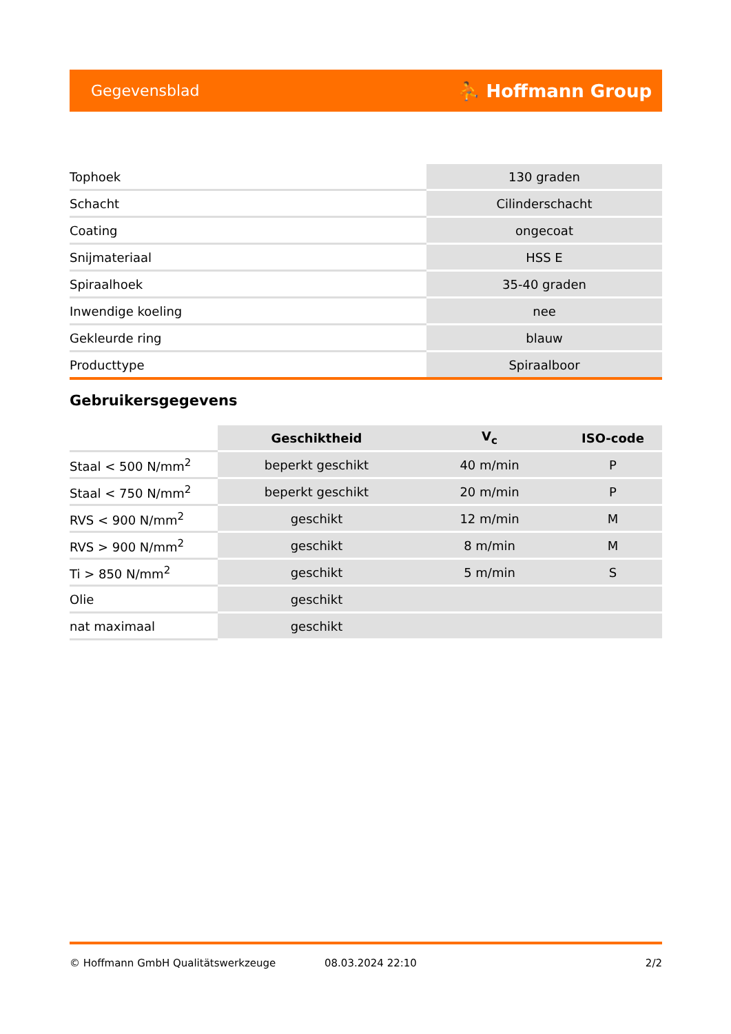Gegevensblad ⛹ Hoffmann Group
| Tophoek | 130 graden |
| Schacht | Cilinderschacht |
| Coating | ongecoat |
| Snijmateriaal | HSS E |
| Spiraalhoek | 35-40 graden |
| Inwendige koeling | nee |
| Gekleurde ring | blauw |
| Producttype | Spiraalboor |
Gebruikersgegevens
| | Geschiktheid | V<sub>c</sub> | ISO-code |
| --- | --- | --- | --- |
| Staal < 500 N/mm<sup>2</sup> | beperkt geschikt | 40 m/min | P |
| Staal < 750 N/mm<sup>2</sup> | beperkt geschikt | 20 m/min | P |
| RVS < 900 N/mm<sup>2</sup> | geschikt | 12 m/min | M |
| RVS > 900 N/mm<sup>2</sup> | geschikt | 8 m/min | M |
| Ti > 850 N/mm<sup>2</sup> | geschikt | 5 m/min | S |
| Olie | geschikt | | |
| nat maximaal | geschikt | | |
© Hoffmann GmbH Qualitätswerkzeuge 08.03.2024 22:10 2/2